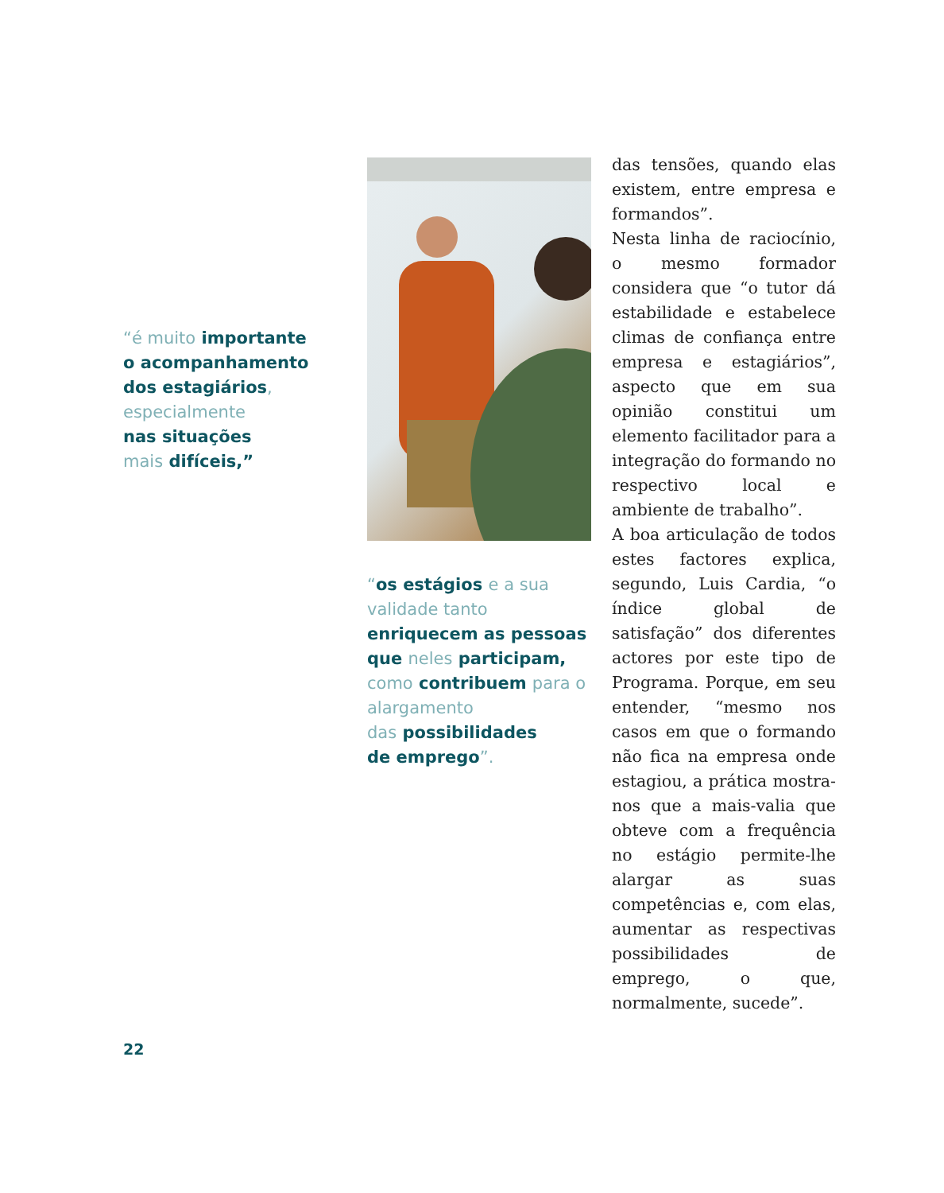“é muito importante
o acompanhamento
dos estagiários,
especialmente
nas situações
mais difíceis,”
“os estágios e a sua validade tanto
enriquecem as pessoas
que neles participam,
como contribuem para o alargamento
das possibilidades
de emprego”.
das tensões, quando elas existem, entre empresa e formandos”.
Nesta linha de raciocínio, o mesmo formador considera que “o tutor dá estabilidade e estabelece climas de confiança entre empresa e estagiários”, aspecto que em sua opinião constitui um elemento facilitador para a integração do formando no respectivo local e ambiente de trabalho”.
A boa articulação de todos estes factores explica, segundo, Luis Cardia, “o índice global de satisfação” dos diferentes actores por este tipo de Programa. Porque, em seu entender, “mesmo nos casos em que o formando não fica na empresa onde estagiou, a prática mostra-nos que a mais-valia que obteve com a frequência no estágio permite-lhe alargar as suas competências e, com elas, aumentar as respectivas possibilidades de emprego, o que, normalmente, sucede”.
22